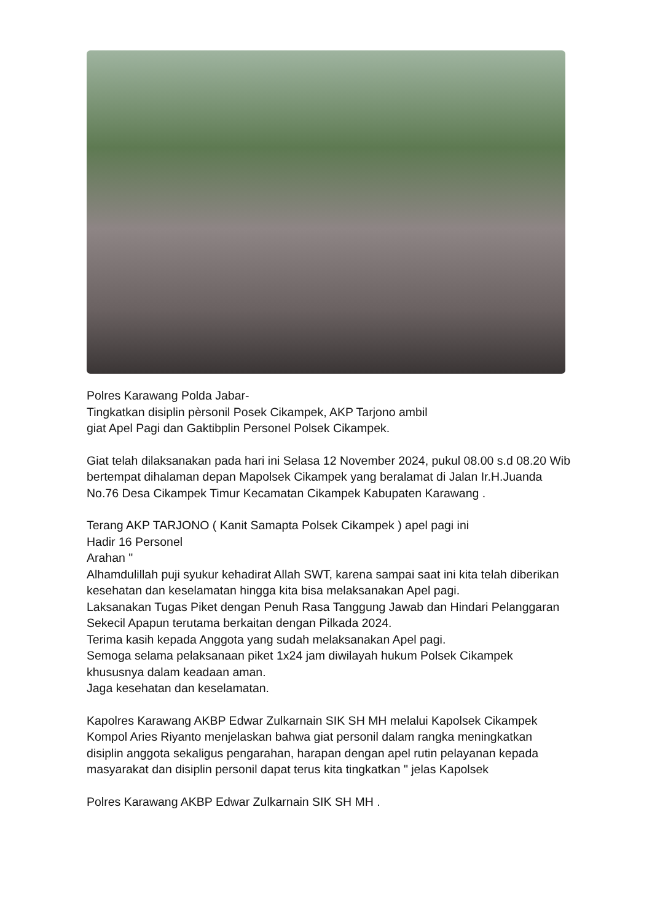Polres Karawang Polda Jabar-
Tingkatkan disiplin pèrsonil Posek Cikampek, AKP Tarjono ambil
giat Apel Pagi dan Gaktibplin Personel Polsek Cikampek.
Giat telah dilaksanakan pada hari ini Selasa 12 November 2024, pukul 08.00 s.d 08.20 Wib bertempat dihalaman depan Mapolsek Cikampek yang beralamat di Jalan Ir.H.Juanda No.76 Desa Cikampek Timur Kecamatan Cikampek Kabupaten Karawang .
Terang AKP TARJONO ( Kanit Samapta Polsek Cikampek ) apel pagi ini
Hadir 16 Personel
Arahan "
Alhamdulillah puji syukur kehadirat Allah SWT, karena sampai saat ini kita telah diberikan kesehatan dan keselamatan hingga kita bisa melaksanakan Apel pagi.
Laksanakan Tugas Piket dengan Penuh Rasa Tanggung Jawab dan Hindari Pelanggaran Sekecil Apapun terutama berkaitan dengan Pilkada 2024.
Terima kasih kepada Anggota yang sudah melaksanakan Apel pagi.
Semoga selama pelaksanaan piket 1x24 jam diwilayah hukum Polsek Cikampek khususnya dalam keadaan aman.
Jaga kesehatan dan keselamatan.
Kapolres Karawang AKBP Edwar Zulkarnain SIK SH MH melalui Kapolsek Cikampek Kompol Aries Riyanto menjelaskan bahwa giat personil dalam rangka meningkatkan disiplin anggota sekaligus pengarahan, harapan dengan apel rutin pelayanan kepada masyarakat dan disiplin personil dapat terus kita tingkatkan " jelas Kapolsek
Polres Karawang AKBP Edwar Zulkarnain SIK SH MH .